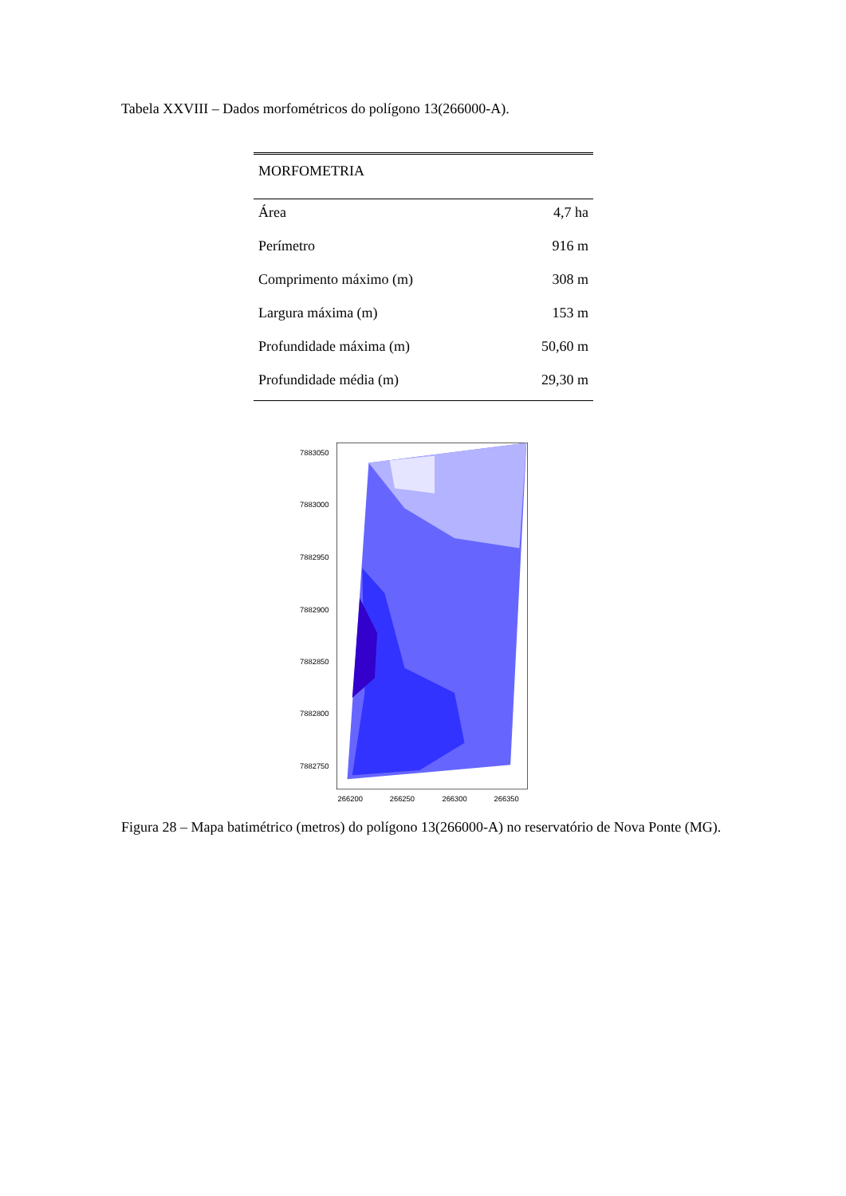Tabela XXVIII – Dados morfométricos do polígono 13(266000-A).
| MORFOMETRIA | |
| --- | --- |
| Área | 4,7 ha |
| Perímetro | 916 m |
| Comprimento máximo (m) | 308 m |
| Largura máxima (m) | 153 m |
| Profundidade máxima (m) | 50,60 m |
| Profundidade média (m) | 29,30 m |
7883050
7883000
7882950
7882900
7882850
7882800
7882750
266200
266250
266300
266350
Figura 28 – Mapa batimétrico (metros) do polígono 13(266000-A) no reservatório de Nova Ponte (MG).